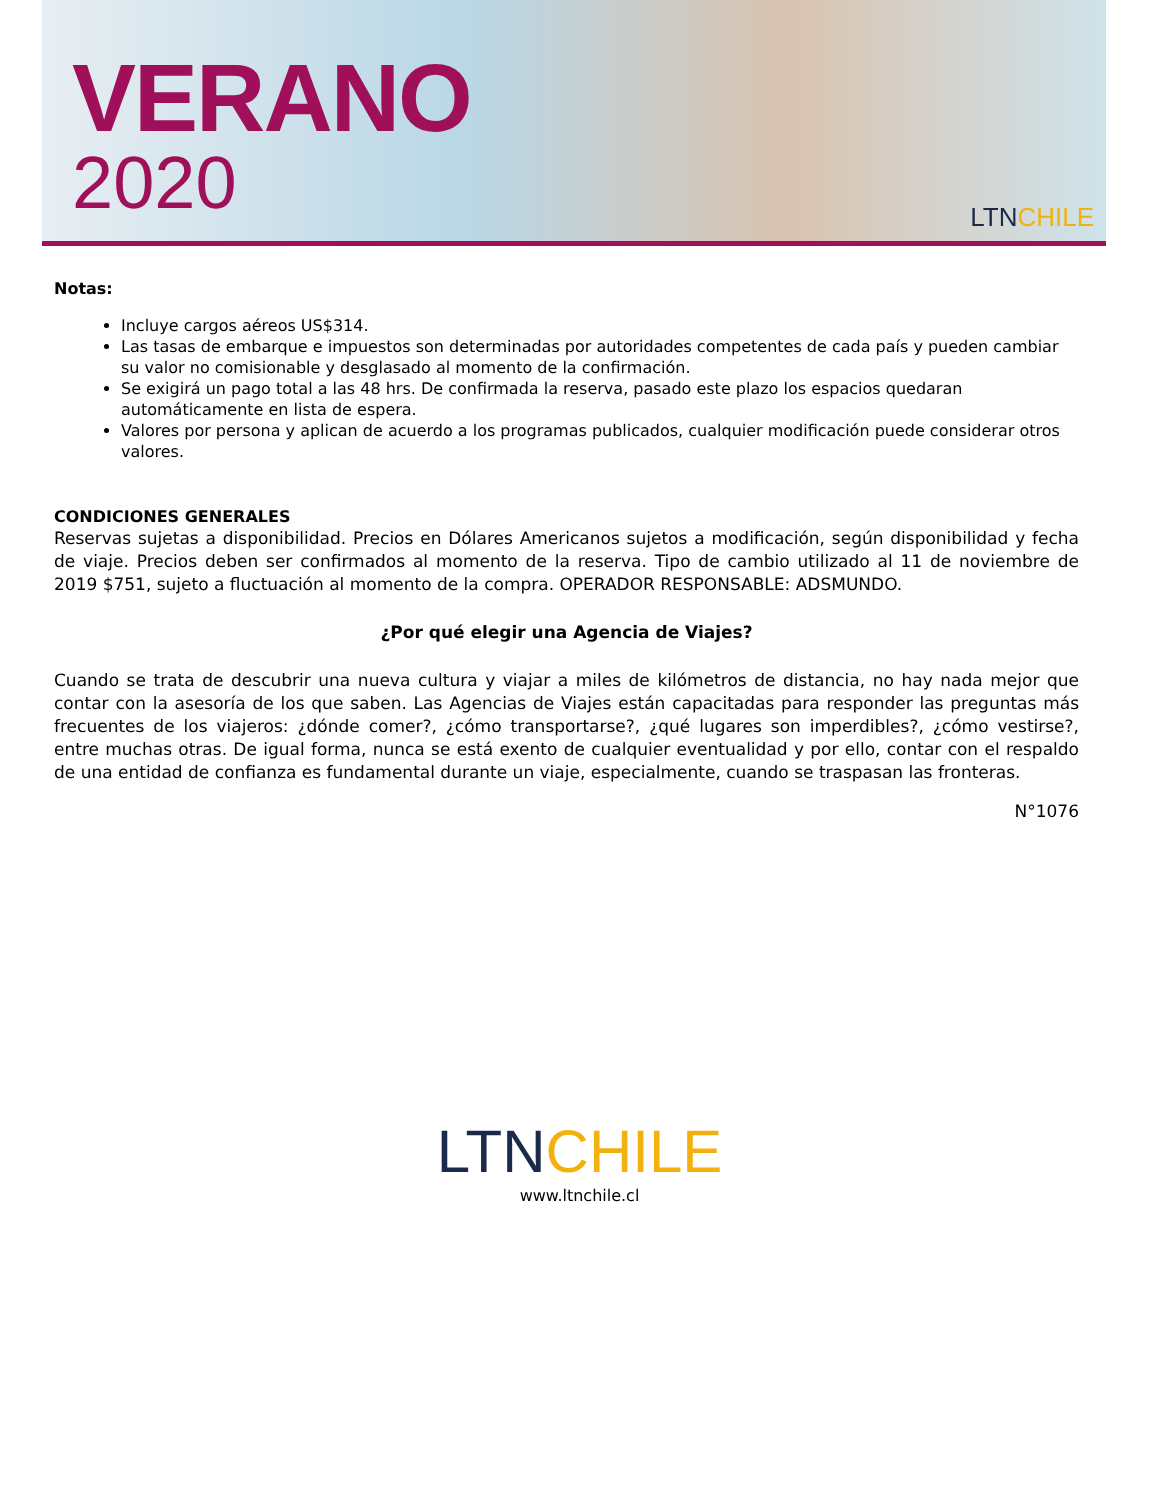VERANO
2020
LTNCHILE
Notas:
Incluye cargos aéreos US$314.
Las tasas de embarque e impuestos son determinadas por autoridades competentes de cada país y pueden cambiar su valor no comisionable y desglasado al momento de la confirmación.
Se exigirá un pago total a las 48 hrs. De confirmada la reserva, pasado este plazo los espacios quedaran automáticamente en lista de espera.
Valores por persona y aplican de acuerdo a los programas publicados, cualquier modificación puede considerar otros valores.
CONDICIONES GENERALES
Reservas sujetas a disponibilidad. Precios en Dólares Americanos sujetos a modificación, según disponibilidad y fecha de viaje. Precios deben ser confirmados al momento de la reserva. Tipo de cambio utilizado al 11 de noviembre de 2019 $751, sujeto a fluctuación al momento de la compra. OPERADOR RESPONSABLE: ADSMUNDO.
¿Por qué elegir una Agencia de Viajes?
Cuando se trata de descubrir una nueva cultura y viajar a miles de kilómetros de distancia, no hay nada mejor que contar con la asesoría de los que saben. Las Agencias de Viajes están capacitadas para responder las preguntas más frecuentes de los viajeros: ¿dónde comer?, ¿cómo transportarse?, ¿qué lugares son imperdibles?, ¿cómo vestirse?, entre muchas otras. De igual forma, nunca se está exento de cualquier eventualidad y por ello, contar con el respaldo de una entidad de confianza es fundamental durante un viaje, especialmente, cuando se traspasan las fronteras.
N°1076
LTNCHILE
www.ltnchile.cl